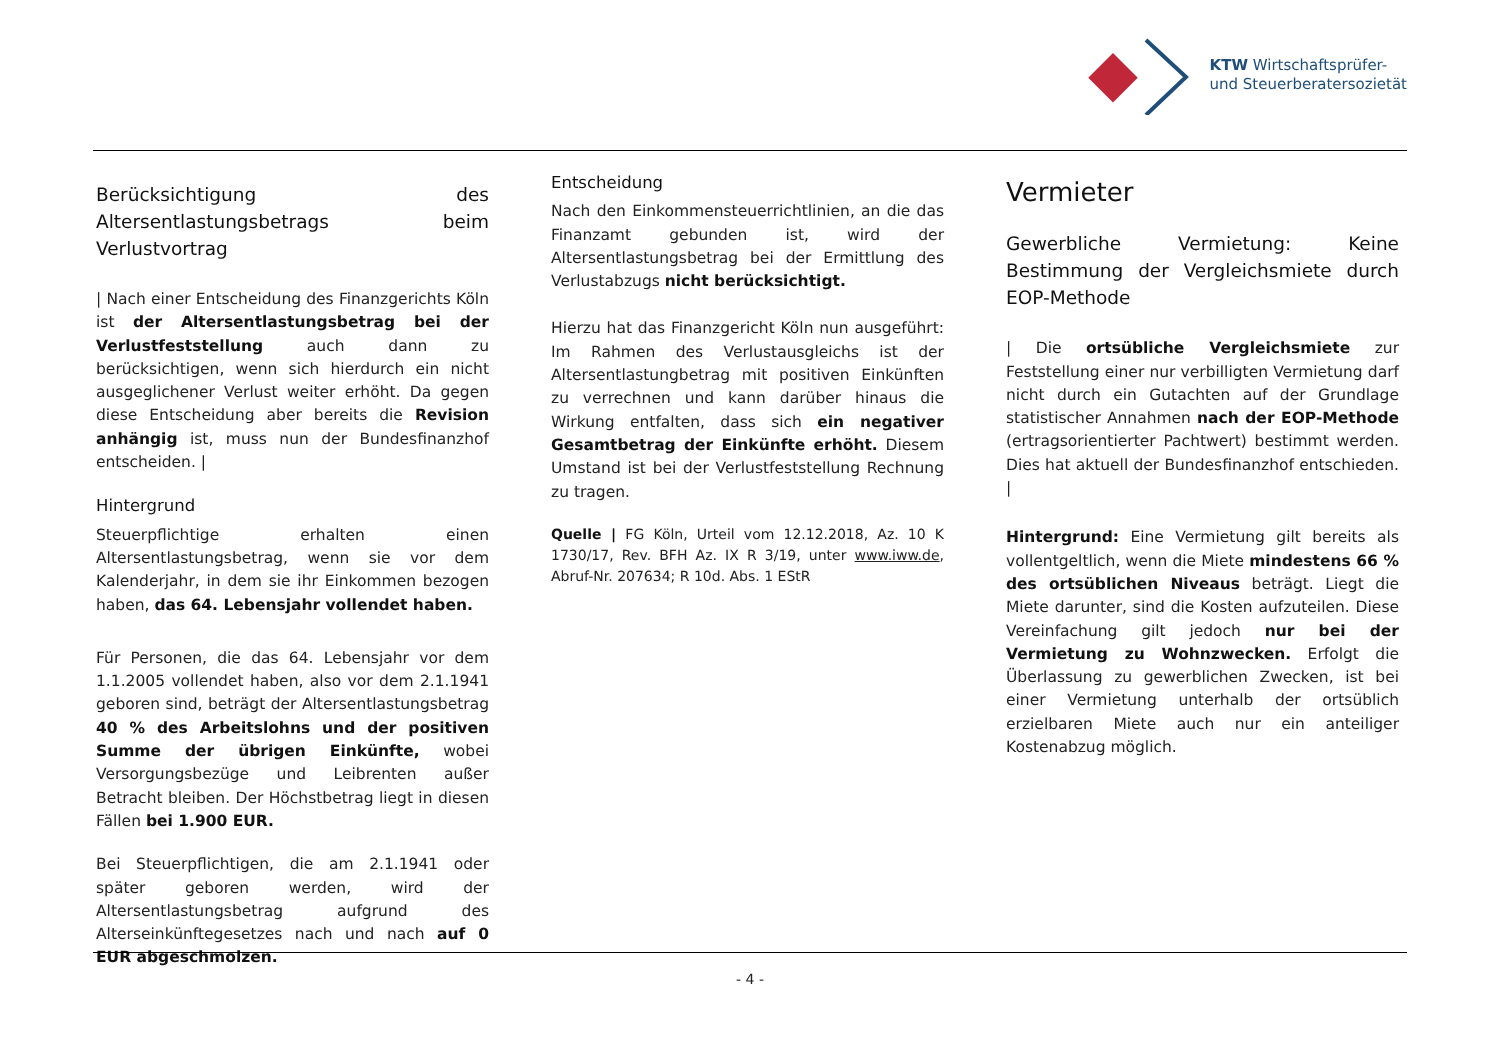KTW Wirtschaftsprüfer-
und Steuerberatersozietät
Berücksichtigung des Altersentlastungsbetrags beim Verlustvortrag
| Nach einer Entscheidung des Finanzgerichts Köln ist der Altersentlastungsbetrag bei der Verlustfeststellung auch dann zu berücksichtigen, wenn sich hierdurch ein nicht ausgeglichener Verlust weiter erhöht. Da gegen diese Entscheidung aber bereits die Revision anhängig ist, muss nun der Bundesfinanzhof entscheiden. |
Hintergrund
Steuerpflichtige erhalten einen Altersentlastungsbetrag, wenn sie vor dem Kalenderjahr, in dem sie ihr Einkommen bezogen haben, das 64. Lebensjahr vollendet haben.
Für Personen, die das 64. Lebensjahr vor dem 1.1.2005 vollendet haben, also vor dem 2.1.1941 geboren sind, beträgt der Altersentlastungsbetrag 40 % des Arbeitslohns und der positiven Summe der übrigen Einkünfte, wobei Versorgungsbezüge und Leibrenten außer Betracht bleiben. Der Höchstbetrag liegt in diesen Fällen bei 1.900 EUR.
Bei Steuerpflichtigen, die am 2.1.1941 oder später geboren werden, wird der Altersentlastungsbetrag aufgrund des Alterseinkünftegesetzes nach und nach auf 0 EUR abgeschmolzen.
Entscheidung
Nach den Einkommensteuerrichtlinien, an die das Finanzamt gebunden ist, wird der Altersentlastungsbetrag bei der Ermittlung des Verlustabzugs nicht berücksichtigt.
Hierzu hat das Finanzgericht Köln nun ausgeführt: Im Rahmen des Verlustausgleichs ist der Altersentlastungbetrag mit positiven Einkünften zu verrechnen und kann darüber hinaus die Wirkung entfalten, dass sich ein negativer Gesamtbetrag der Einkünfte erhöht. Diesem Umstand ist bei der Verlustfeststellung Rechnung zu tragen.
Quelle | FG Köln, Urteil vom 12.12.2018, Az. 10 K 1730/17, Rev. BFH Az. IX R 3/19, unter www.iww.de, Abruf-Nr. 207634; R 10d. Abs. 1 EStR
Vermieter
Gewerbliche Vermietung: Keine Bestimmung der Vergleichsmiete durch EOP-Methode
| Die ortsübliche Vergleichsmiete zur Feststellung einer nur verbilligten Vermietung darf nicht durch ein Gutachten auf der Grundlage statistischer Annahmen nach der EOP-Methode (ertragsorientierter Pachtwert) bestimmt werden. Dies hat aktuell der Bundesfinanzhof entschieden. |
Hintergrund: Eine Vermietung gilt bereits als vollentgeltlich, wenn die Miete mindestens 66 % des ortsüblichen Niveaus beträgt. Liegt die Miete darunter, sind die Kosten aufzuteilen. Diese Vereinfachung gilt jedoch nur bei der Vermietung zu Wohnzwecken. Erfolgt die Überlassung zu gewerblichen Zwecken, ist bei einer Vermietung unterhalb der ortsüblich erzielbaren Miete auch nur ein anteiliger Kostenabzug möglich.
- 4 -